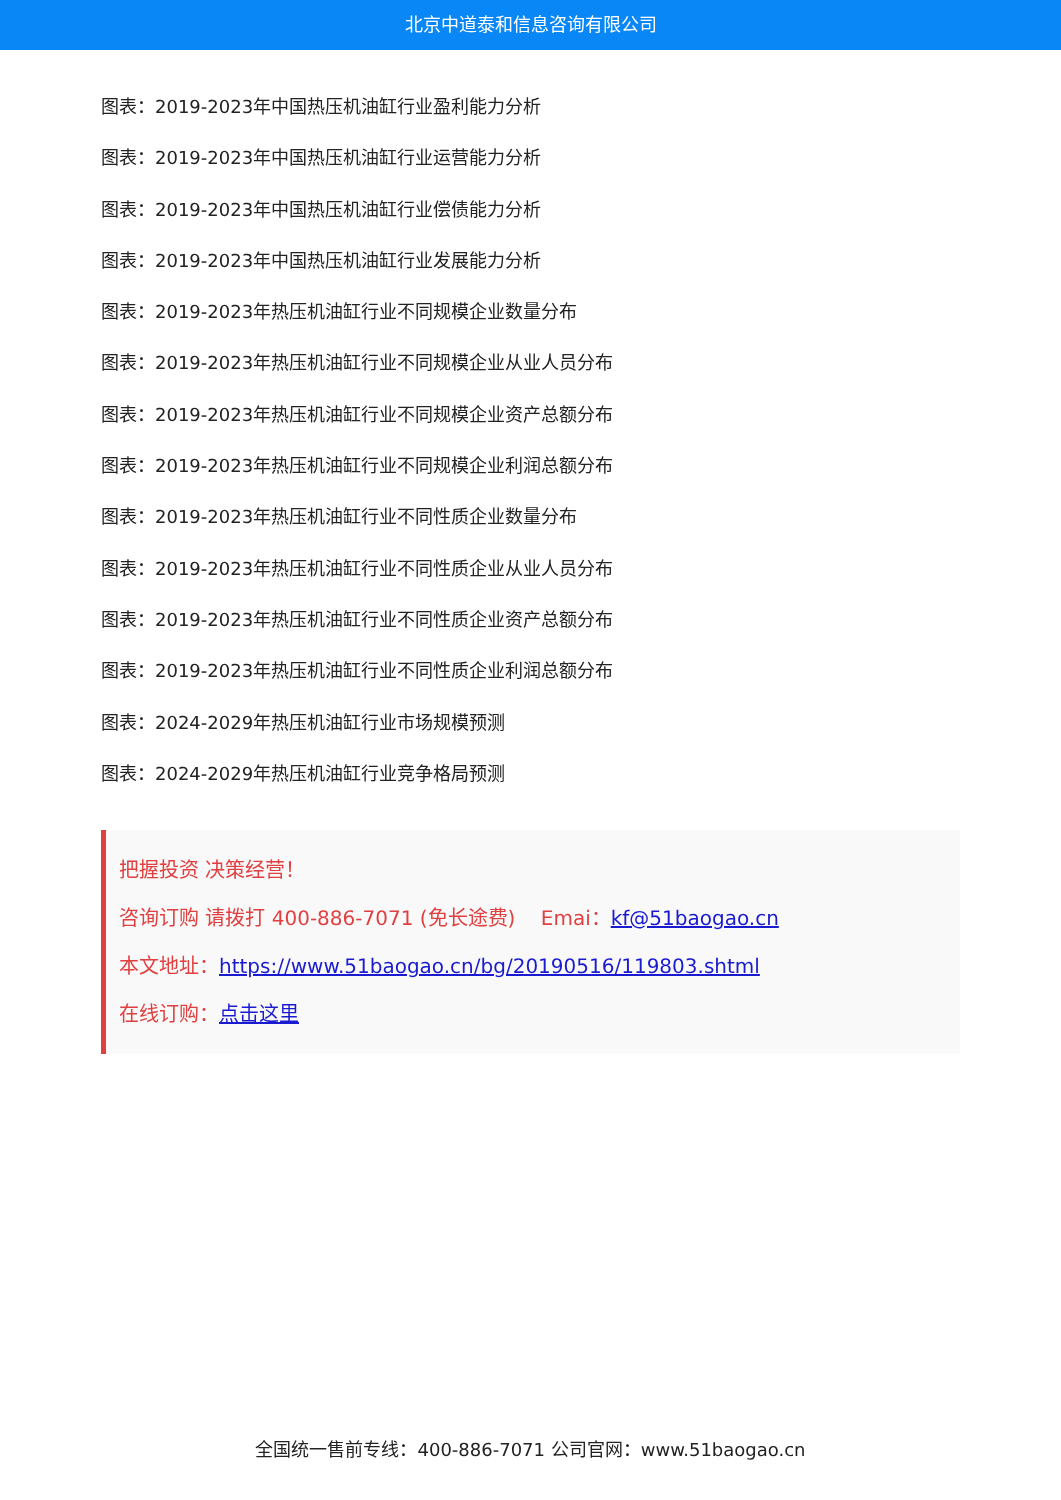北京中道泰和信息咨询有限公司
图表：2019-2023年中国热压机油缸行业盈利能力分析
图表：2019-2023年中国热压机油缸行业运营能力分析
图表：2019-2023年中国热压机油缸行业偿债能力分析
图表：2019-2023年中国热压机油缸行业发展能力分析
图表：2019-2023年热压机油缸行业不同规模企业数量分布
图表：2019-2023年热压机油缸行业不同规模企业从业人员分布
图表：2019-2023年热压机油缸行业不同规模企业资产总额分布
图表：2019-2023年热压机油缸行业不同规模企业利润总额分布
图表：2019-2023年热压机油缸行业不同性质企业数量分布
图表：2019-2023年热压机油缸行业不同性质企业从业人员分布
图表：2019-2023年热压机油缸行业不同性质企业资产总额分布
图表：2019-2023年热压机油缸行业不同性质企业利润总额分布
图表：2024-2029年热压机油缸行业市场规模预测
图表：2024-2029年热压机油缸行业竞争格局预测
把握投资 决策经营！
咨询订购 请拨打 400-886-7071 (免长途费) Emai：kf@51baogao.cn
本文地址：https://www.51baogao.cn/bg/20190516/119803.shtml
在线订购：点击这里
全国统一售前专线：400-886-7071 公司官网：www.51baogao.cn